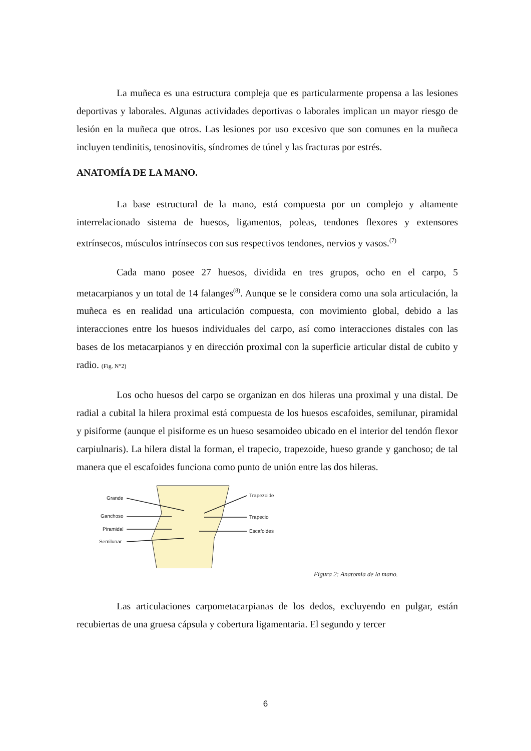La muñeca es una estructura compleja que es particularmente propensa a las lesiones deportivas y laborales. Algunas actividades deportivas o laborales implican un mayor riesgo de lesión en la muñeca que otros. Las lesiones por uso excesivo que son comunes en la muñeca incluyen tendinitis, tenosinovitis, síndromes de túnel y las fracturas por estrés.
ANATOMÍA DE LA MANO.
La base estructural de la mano, está compuesta por un complejo y altamente interrelacionado sistema de huesos, ligamentos, poleas, tendones flexores y extensores extrínsecos, músculos intrínsecos con sus respectivos tendones, nervios y vasos.<sup>(7)</sup>
Cada mano posee 27 huesos, dividida en tres grupos, ocho en el carpo, 5 metacarpianos y un total de 14 falanges<sup>(8)</sup>. Aunque se le considera como una sola articulación, la muñeca es en realidad una articulación compuesta, con movimiento global, debido a las interacciones entre los huesos individuales del carpo, así como interacciones distales con las bases de los metacarpianos y en dirección proximal con la superficie articular distal de cubito y radio. (Fig. N°2)
Los ocho huesos del carpo se organizan en dos hileras una proximal y una distal. De radial a cubital la hilera proximal está compuesta de los huesos escafoides, semilunar, piramidal y pisiforme (aunque el pisiforme es un hueso sesamoideo ubicado en el interior del tendón flexor carpiulnaris). La hilera distal la forman, el trapecio, trapezoide, hueso grande y ganchoso; de tal manera que el escafoides funciona como punto de unión entre las dos hileras.
Grande
Ganchoso
Piramidal
Semilunar
Trapezoide
Trapecio
Escafoides
Figura 2: Anatomía de la mano.
Las articulaciones carpometacarpianas de los dedos, excluyendo en pulgar, están recubiertas de una gruesa cápsula y cobertura ligamentaria. El segundo y tercer
6